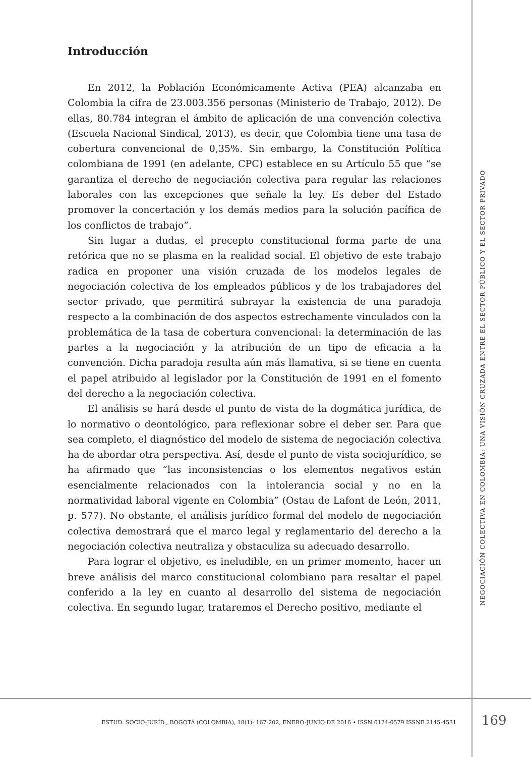Introducción
En 2012, la Población Económicamente Activa (PEA) alcanzaba en Colombia la cifra de 23.003.356 personas (Ministerio de Trabajo, 2012). De ellas, 80.784 integran el ámbito de aplicación de una convención colectiva (Escuela Nacional Sindical, 2013), es decir, que Colombia tiene una tasa de cobertura convencional de 0,35%. Sin embargo, la Constitución Política colombiana de 1991 (en adelante, CPC) establece en su Artículo 55 que “se garantiza el derecho de negociación colectiva para regular las relaciones laborales con las excepciones que señale la ley. Es deber del Estado promover la concertación y los demás medios para la solución pacífica de los conflictos de trabajo”.
Sin lugar a dudas, el precepto constitucional forma parte de una retórica que no se plasma en la realidad social. El objetivo de este trabajo radica en proponer una visión cruzada de los modelos legales de negociación colectiva de los empleados públicos y de los trabajadores del sector privado, que permitirá subrayar la existencia de una paradoja respecto a la combinación de dos aspectos estrechamente vinculados con la problemática de la tasa de cobertura convencional: la determinación de las partes a la negociación y la atribución de un tipo de eficacia a la convención. Dicha paradoja resulta aún más llamativa, si se tiene en cuenta el papel atribuido al legislador por la Constitución de 1991 en el fomento del derecho a la negociación colectiva.
El análisis se hará desde el punto de vista de la dogmática jurídica, de lo normativo o deontológico, para reflexionar sobre el deber ser. Para que sea completo, el diagnóstico del modelo de sistema de negociación colectiva ha de abordar otra perspectiva. Así, desde el punto de vista sociojurídico, se ha afirmado que “las inconsistencias o los elementos negativos están esencialmente relacionados con la intolerancia social y no en la normatividad laboral vigente en Colombia” (Ostau de Lafont de León, 2011, p. 577). No obstante, el análisis jurídico formal del modelo de negociación colectiva demostrará que el marco legal y reglamentario del derecho a la negociación colectiva neutraliza y obstaculiza su adecuado desarrollo.
Para lograr el objetivo, es ineludible, en un primer momento, hacer un breve análisis del marco constitucional colombiano para resaltar el papel conferido a la ley en cuanto al desarrollo del sistema de negociación colectiva. En segundo lugar, trataremos el Derecho positivo, mediante el
NEGOCIACIÓN COLECTIVA EN COLOMBIA: UNA VISIÓN CRUZADA ENTRE EL SECTOR PÚBLICO Y EL SECTOR PRIVADO
ESTUD. SOCIO-JURÍD., BOGOTÁ (COLOMBIA), 18(1): 167-202, ENERO-JUNIO DE 2016 • ISSN 0124-0579 ISSNE 2145-4531 169